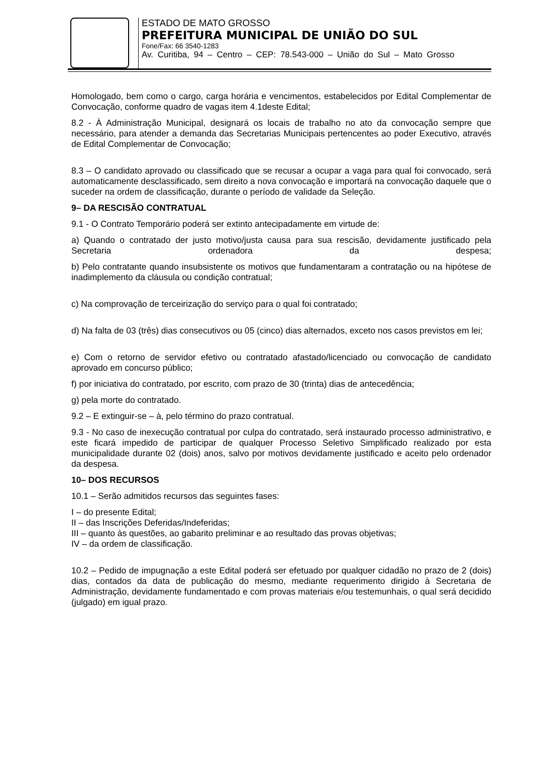ESTADO DE MATO GROSSO
PREFEITURA MUNICIPAL DE UNIÃO DO SUL
Fone/Fax: 66 3540-1283
Av. Curitiba, 94 – Centro – CEP: 78.543-000 – União do Sul – Mato Grosso
Homologado, bem como o cargo, carga horária e vencimentos, estabelecidos por Edital Complementar de Convocação, conforme quadro de vagas item 4.1deste Edital;
8.2 - À Administração Municipal, designará os locais de trabalho no ato da convocação sempre que necessário, para atender a demanda das Secretarias Municipais pertencentes ao poder Executivo, através de Edital Complementar de Convocação;
8.3 – O candidato aprovado ou classificado que se recusar a ocupar a vaga para qual foi convocado, será automaticamente desclassificado, sem direito a nova convocação e importará na convocação daquele que o suceder na ordem de classificação, durante o período de validade da Seleção.
9– DA RESCISÃO CONTRATUAL
9.1 - O Contrato Temporário poderá ser extinto antecipadamente em virtude de:
a) Quando o contratado der justo motivo/justa causa para sua rescisão, devidamente justificado pela Secretaria ordenadora da despesa;
b) Pelo contratante quando insubsistente os motivos que fundamentaram a contratação ou na hipótese de inadimplemento da cláusula ou condição contratual;
c) Na comprovação de terceirização do serviço para o qual foi contratado;
d) Na falta de 03 (três) dias consecutivos ou 05 (cinco) dias alternados, exceto nos casos previstos em lei;
e) Com o retorno de servidor efetivo ou contratado afastado/licenciado ou convocação de candidato aprovado em concurso público;
f) por iniciativa do contratado, por escrito, com prazo de 30 (trinta) dias de antecedência;
g) pela morte do contratado.
9.2 – E extinguir-se – à, pelo término do prazo contratual.
9.3 - No caso de inexecução contratual por culpa do contratado, será instaurado processo administrativo, e este ficará impedido de participar de qualquer Processo Seletivo Simplificado realizado por esta municipalidade durante 02 (dois) anos, salvo por motivos devidamente justificado e aceito pelo ordenador da despesa.
10– DOS RECURSOS
10.1 – Serão admitidos recursos das seguintes fases:
I – do presente Edital;
II – das Inscrições Deferidas/Indeferidas;
III – quanto às questões, ao gabarito preliminar e ao resultado das provas objetivas;
IV – da ordem de classificação.
10.2 – Pedido de impugnação a este Edital poderá ser efetuado por qualquer cidadão no prazo de 2 (dois) dias, contados da data de publicação do mesmo, mediante requerimento dirigido à Secretaria de Administração, devidamente fundamentado e com provas materiais e/ou testemunhais, o qual será decidido (julgado) em igual prazo.